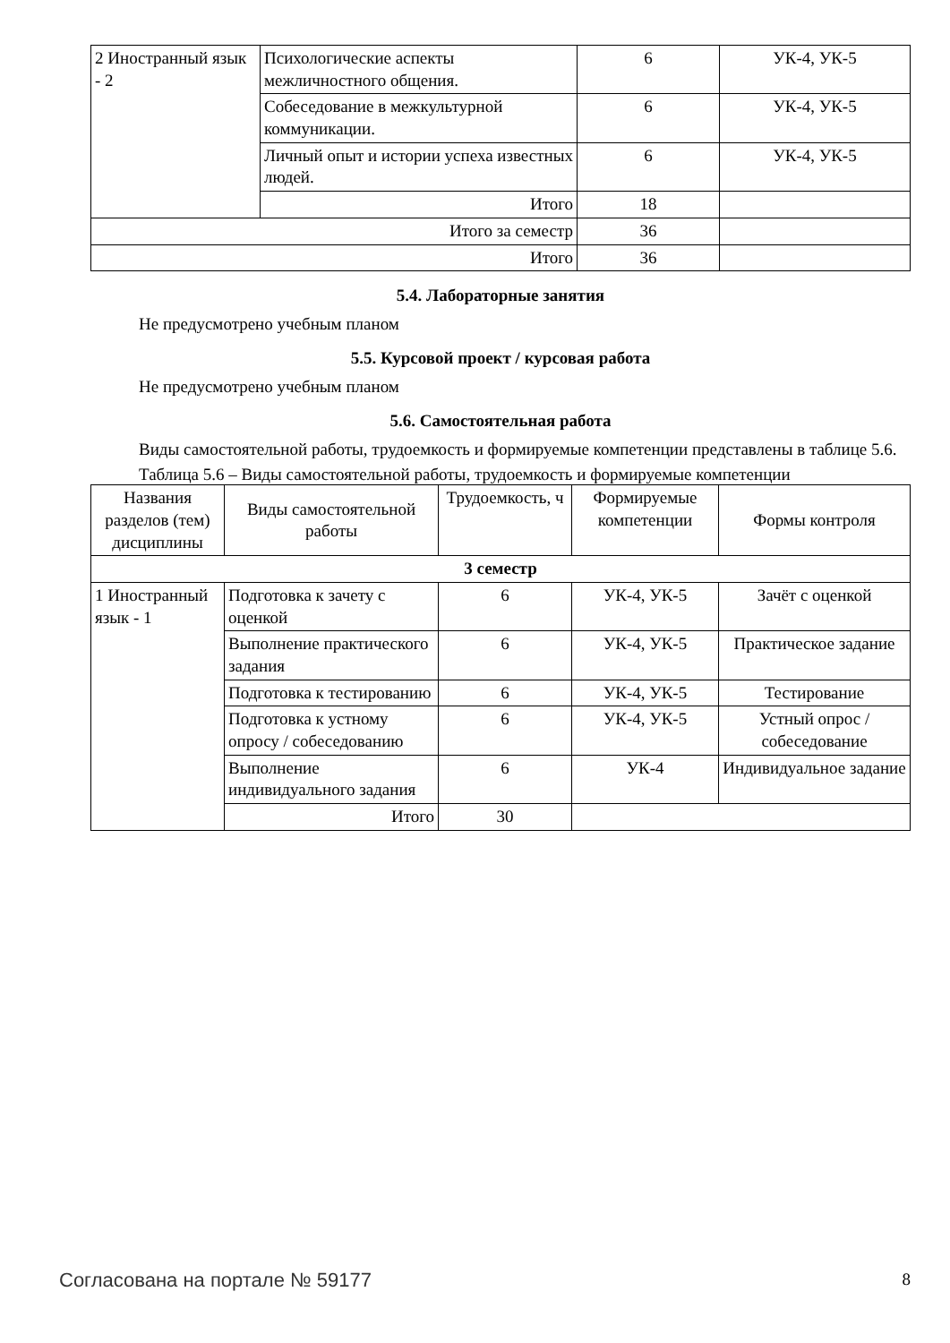| 2 Иностранный язык - 2 | Психологические аспекты межличностного общения. | 6 | УК-4, УК-5 |
| | Собеседование в межкультурной коммуникации. | 6 | УК-4, УК-5 |
| | Личный опыт и истории успеха известных людей. | 6 | УК-4, УК-5 |
| | Итого | 18 | |
| Итого за семестр | | 36 | |
| Итого | | 36 | |
5.4. Лабораторные занятия
Не предусмотрено учебным планом
5.5. Курсовой проект / курсовая работа
Не предусмотрено учебным планом
5.6. Самостоятельная работа
Виды самостоятельной работы, трудоемкость и формируемые компетенции представлены в таблице 5.6.
Таблица 5.6 – Виды самостоятельной работы, трудоемкость и формируемые компетенции
| Названия разделов (тем) дисциплины | Виды самостоятельной работы | Трудоемкость, ч | Формируемые компетенции | Формы контроля |
| --- | --- | --- | --- | --- |
| 3 семестр | | | | |
| 1 Иностранный язык - 1 | Подготовка к зачету с оценкой | 6 | УК-4, УК-5 | Зачёт с оценкой |
| | Выполнение практического задания | 6 | УК-4, УК-5 | Практическое задание |
| | Подготовка к тестированию | 6 | УК-4, УК-5 | Тестирование |
| | Подготовка к устному опросу / собеседованию | 6 | УК-4, УК-5 | Устный опрос / собеседование |
| | Выполнение индивидуального задания | 6 | УК-4 | Индивидуальное задание |
| | Итого | 30 | | |
Согласована на портале № 59177 8